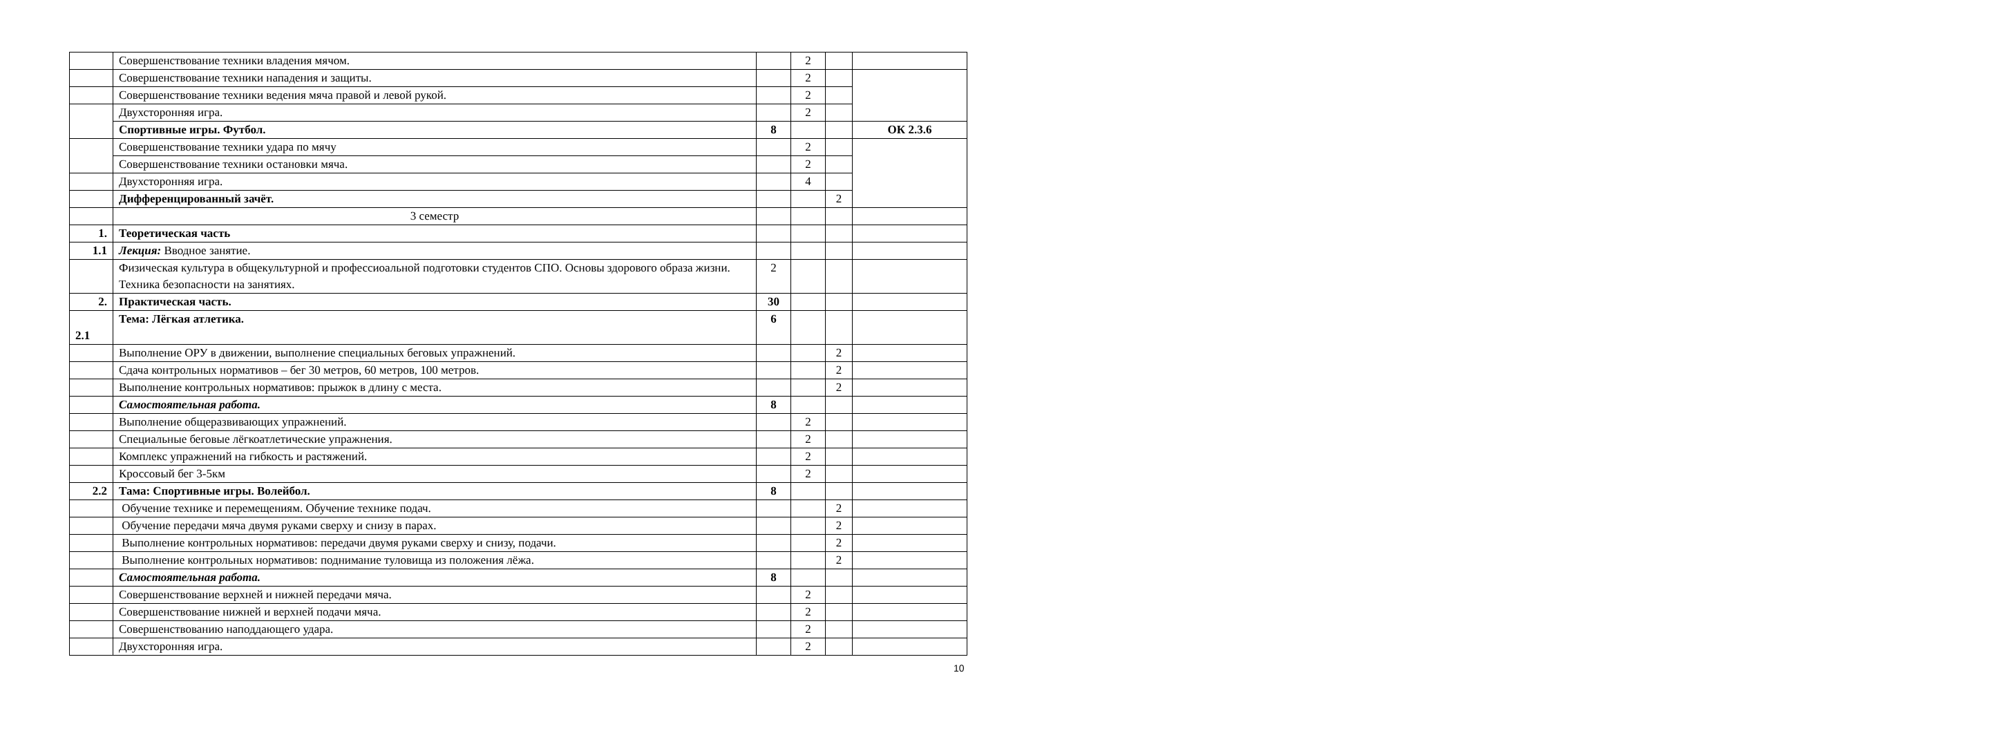| | Совершенствование техники владения мячом. | | 2 | | |
| | Совершенствование техники нападения и защиты. | | 2 | | |
| | Совершенствование техники ведения мяча правой и левой рукой. | | 2 | | |
| | Двухсторонняя игра. | | 2 | | |
| | Спортивные игры. Футбол. | 8 | | | ОК 2.3.6 |
| | Совершенствование техники удара по мячу | | 2 | | |
| | Совершенствование техники остановки мяча. | | 2 | | |
| | Двухсторонняя игра. | | 4 | | |
| | Дифференцированный зачёт. | | | 2 | |
| | 3 семестр | | | | |
| 1. | Теоретическая часть | | | | |
| 1.1 | Лекция: Вводное занятие. | | | | |
| | Физическая культура в общекультурной и профессиоальной подготовки студентов СПО. Основы здорового образа жизни. Техника безопасности на занятиях. | 2 | | | |
| 2. | Практическая часть. | 30 | | | |
| 2.1 | Тема: Лёгкая атлетика. | 6 | | | |
| | Выполнение ОРУ в движении, выполнение специальных беговых упражнений. | | | 2 | |
| | Сдача контрольных нормативов – бег 30 метров, 60 метров, 100 метров. | | | 2 | |
| | Выполнение контрольных нормативов: прыжок в длину с места. | | | 2 | |
| | Самостоятельная работа. | 8 | | | |
| | Выполнение общеразвивающих упражнений. | | 2 | | |
| | Специальные беговые лёгкоатлетические упражнения. | | 2 | | |
| | Комплекс упражнений на гибкость и растяжений. | | 2 | | |
| | Кроссовый бег 3-5км | | 2 | | |
| 2.2 | Тама: Спортивные игры. Волейбол. | 8 | | | |
| | Обучение технике и перемещениям. Обучение технике подач. | | | 2 | |
| | Обучение передачи мяча двумя руками сверху и снизу в парах. | | | 2 | |
| | Выполнение контрольных нормативов: передачи двумя руками сверху и снизу, подачи. | | | 2 | |
| | Выполнение контрольных нормативов: поднимание туловища из положения лёжа. | | | 2 | |
| | Самостоятельная работа. | 8 | | | |
| | Совершенствование верхней и нижней передачи мяча. | | 2 | | |
| | Совершенствование нижней и верхней подачи мяча. | | 2 | | |
| | Совершенствованию наподдающего удара. | | 2 | | |
| | Двухсторонняя игра. | | 2 | | |
10